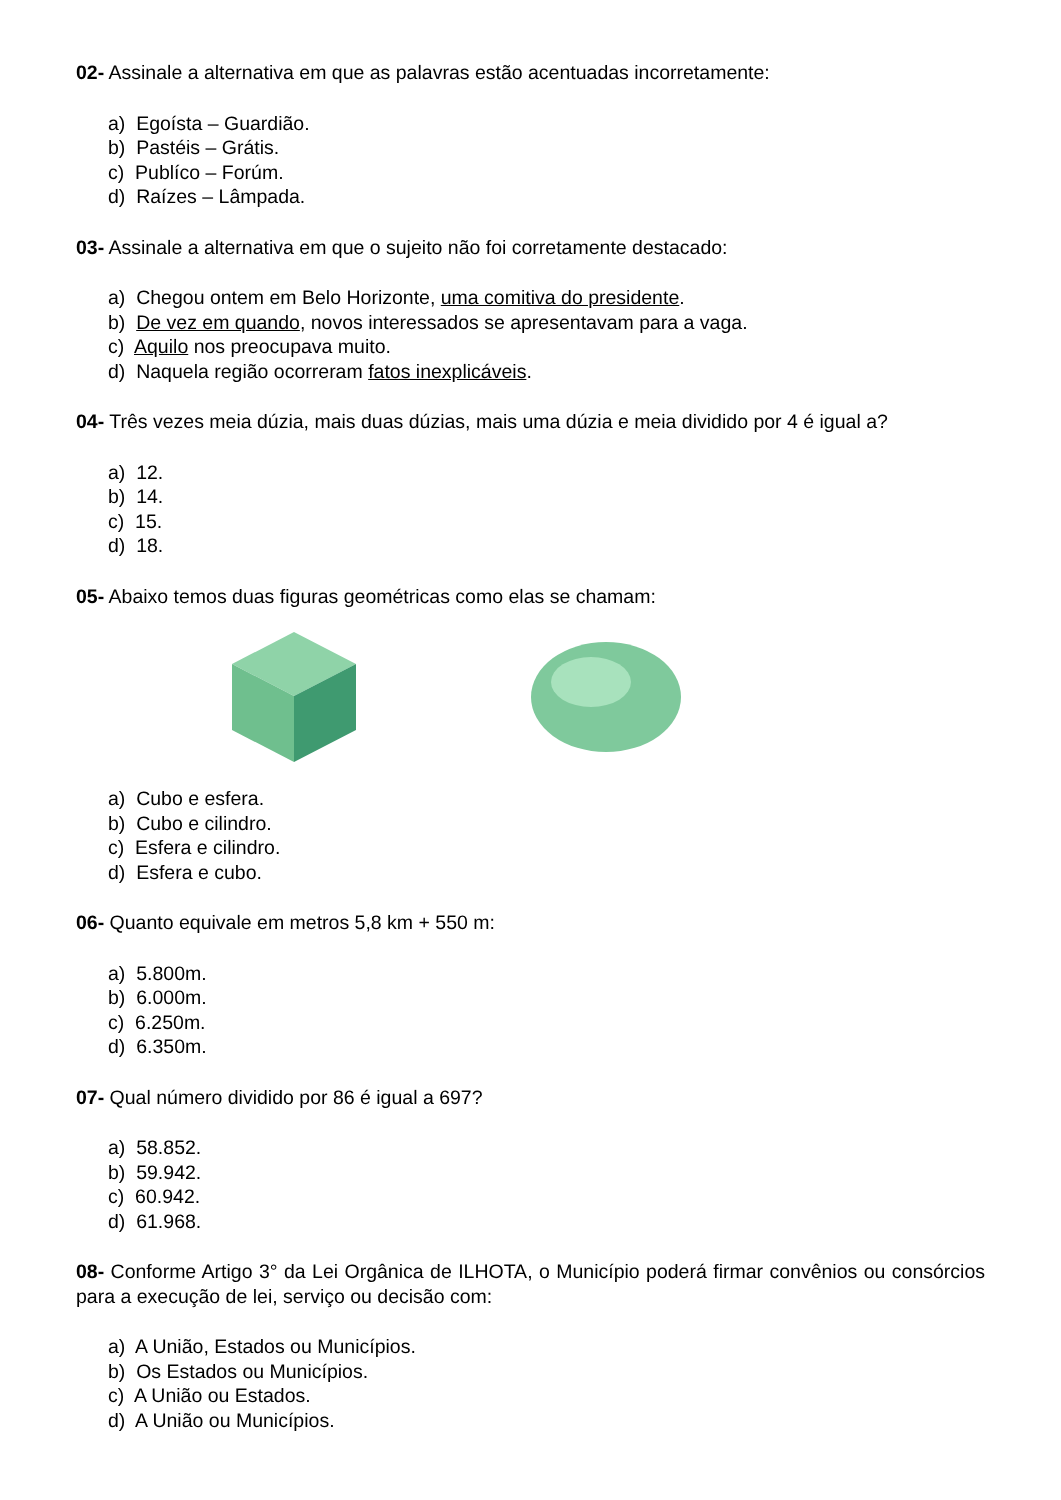02- Assinale a alternativa em que as palavras estão acentuadas incorretamente:
a) Egoísta – Guardião.
b) Pastéis – Grátis.
c) Publíco – Forúm.
d) Raízes – Lâmpada.
03- Assinale a alternativa em que o sujeito não foi corretamente destacado:
a) Chegou ontem em Belo Horizonte, uma comitiva do presidente.
b) De vez em quando, novos interessados se apresentavam para a vaga.
c) Aquilo nos preocupava muito.
d) Naquela região ocorreram fatos inexplicáveis.
04- Três vezes meia dúzia, mais duas dúzias, mais uma dúzia e meia dividido por 4 é igual a?
a) 12.
b) 14.
c) 15.
d) 18.
05- Abaixo temos duas figuras geométricas como elas se chamam:
a) Cubo e esfera.
b) Cubo e cilindro.
c) Esfera e cilindro.
d) Esfera e cubo.
06- Quanto equivale em metros 5,8 km + 550 m:
a) 5.800m.
b) 6.000m.
c) 6.250m.
d) 6.350m.
07- Qual número dividido por 86 é igual a 697?
a) 58.852.
b) 59.942.
c) 60.942.
d) 61.968.
08- Conforme Artigo 3° da Lei Orgânica de ILHOTA, o Município poderá firmar convênios ou consórcios para a execução de lei, serviço ou decisão com:
a) A União, Estados ou Municípios.
b) Os Estados ou Municípios.
c) A União ou Estados.
d) A União ou Municípios.